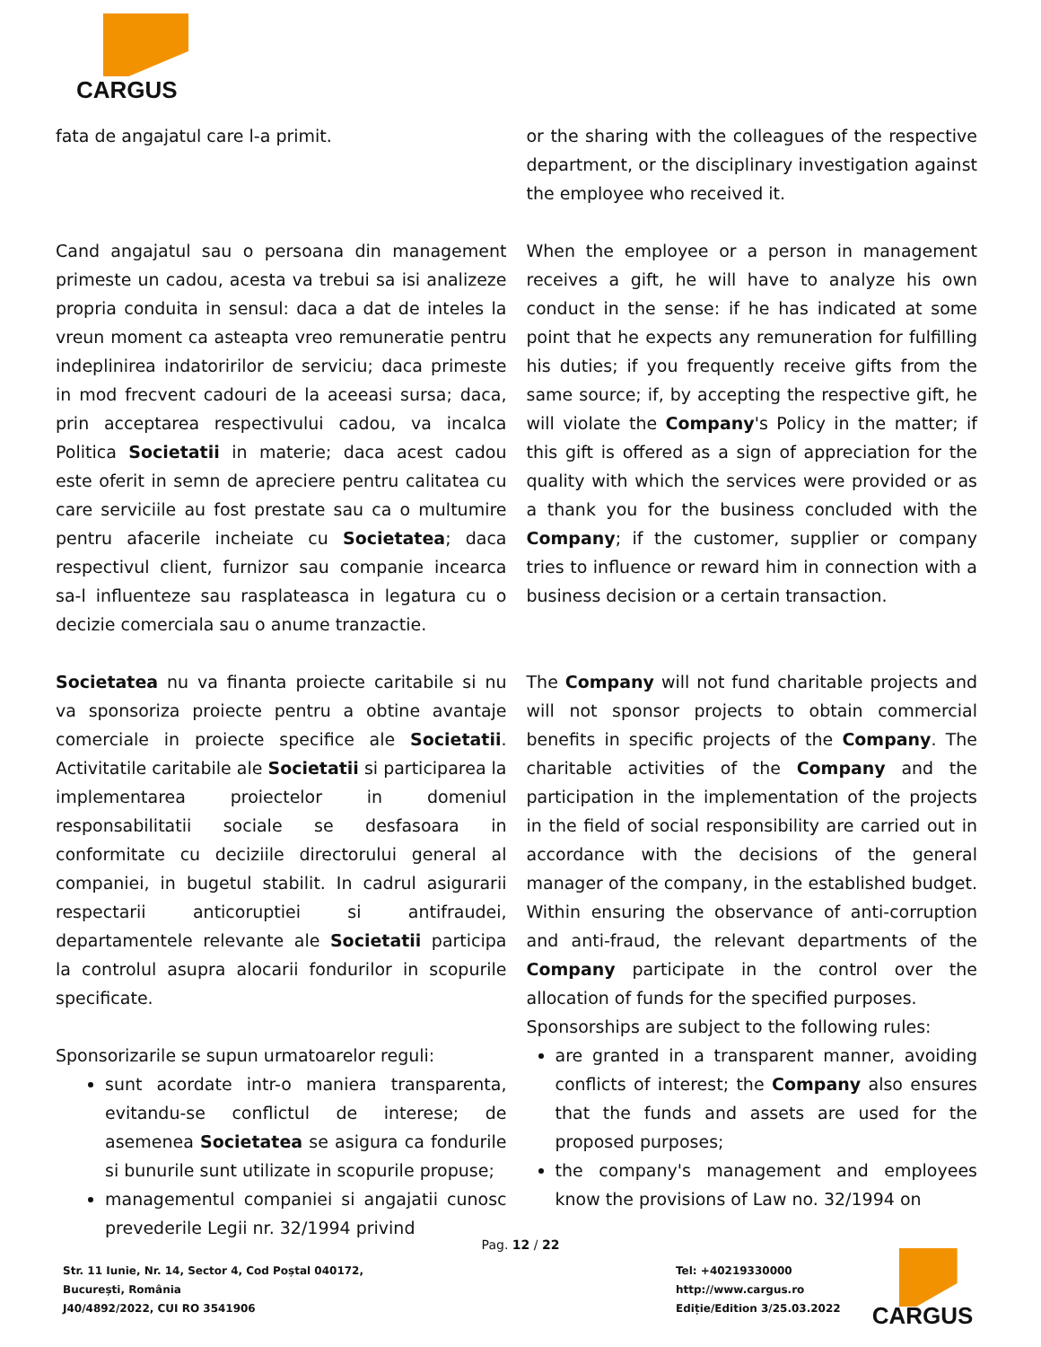CARGUS
fata de angajatul care l-a primit.
Cand angajatul sau o persoana din management primeste un cadou, acesta va trebui sa isi analizeze propria conduita in sensul: daca a dat de inteles la vreun moment ca asteapta vreo remuneratie pentru indeplinirea indatoririlor de serviciu; daca primeste in mod frecvent cadouri de la aceeasi sursa; daca, prin acceptarea respectivului cadou, va incalca Politica Societatii in materie; daca acest cadou este oferit in semn de apreciere pentru calitatea cu care serviciile au fost prestate sau ca o multumire pentru afacerile incheiate cu Societatea; daca respectivul client, furnizor sau companie incearca sa-l influenteze sau rasplateasca in legatura cu o decizie comerciala sau o anume tranzactie.
Societatea nu va finanta proiecte caritabile si nu va sponsoriza proiecte pentru a obtine avantaje comerciale in proiecte specifice ale Societatii. Activitatile caritabile ale Societatii si participarea la implementarea proiectelor in domeniul responsabilitatii sociale se desfasoara in conformitate cu deciziile directorului general al companiei, in bugetul stabilit. In cadrul asigurarii respectarii anticoruptiei si antifraudei, departamentele relevante ale Societatii participa la controlul asupra alocarii fondurilor in scopurile specificate.
Sponsorizarile se supun urmatoarelor reguli:
sunt acordate intr-o maniera transparenta, evitandu-se conflictul de interese; de asemenea Societatea se asigura ca fondurile si bunurile sunt utilizate in scopurile propuse;
managementul companiei si angajatii cunosc prevederile Legii nr. 32/1994 privind
or the sharing with the colleagues of the respective department, or the disciplinary investigation against the employee who received it.
When the employee or a person in management receives a gift, he will have to analyze his own conduct in the sense: if he has indicated at some point that he expects any remuneration for fulfilling his duties; if you frequently receive gifts from the same source; if, by accepting the respective gift, he will violate the Company's Policy in the matter; if this gift is offered as a sign of appreciation for the quality with which the services were provided or as a thank you for the business concluded with the Company; if the customer, supplier or company tries to influence or reward him in connection with a business decision or a certain transaction.
The Company will not fund charitable projects and will not sponsor projects to obtain commercial benefits in specific projects of the Company. The charitable activities of the Company and the participation in the implementation of the projects in the field of social responsibility are carried out in accordance with the decisions of the general manager of the company, in the established budget. Within ensuring the observance of anti-corruption and anti-fraud, the relevant departments of the Company participate in the control over the allocation of funds for the specified purposes.
Sponsorships are subject to the following rules:
are granted in a transparent manner, avoiding conflicts of interest; the Company also ensures that the funds and assets are used for the proposed purposes;
the company's management and employees know the provisions of Law no. 32/1994 on
Pag. 12 / 22
Str. 11 Iunie, Nr. 14, Sector 4, Cod Poștal 040172,
București, România
J40/4892/2022, CUI RO 3541906
Tel: +40219330000
http://www.cargus.ro
Ediție/Edition 3/25.03.2022
CARGUS